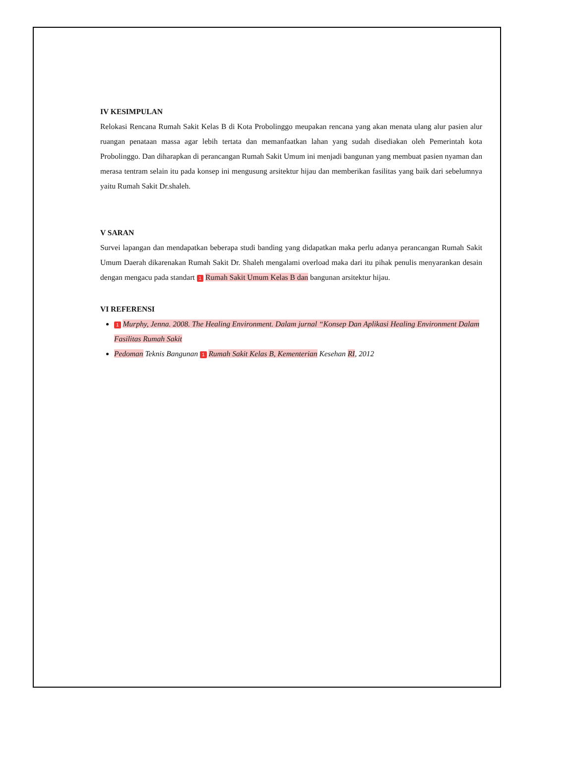IV KESIMPULAN
Relokasi Rencana Rumah Sakit Kelas B di Kota Probolinggo meupakan rencana yang akan menata ulang alur pasien alur ruangan penataan massa agar lebih tertata dan memanfaatkan lahan yang sudah disediakan oleh Pemerintah kota Probolinggo. Dan diharapkan di perancangan Rumah Sakit Umum ini menjadi bangunan yang membuat pasien nyaman dan merasa tentram selain itu pada konsep ini mengusung arsitektur hijau dan memberikan fasilitas yang baik dari sebelumnya yaitu Rumah Sakit Dr.shaleh.
V SARAN
Survei lapangan dan mendapatkan beberapa studi banding yang didapatkan maka perlu adanya perancangan Rumah Sakit Umum Daerah dikarenakan Rumah Sakit Dr. Shaleh mengalami overload maka dari itu pihak penulis menyarankan desain dengan mengacu pada standart 1 Rumah Sakit Umum Kelas B dan bangunan arsitektur hijau.
VI REFERENSI
1 Murphy, Jenna. 2008. The Healing Environment. Dalam jurnal “Konsep Dan Aplikasi Healing Environment Dalam Fasilitas Rumah Sakit
Pedoman Teknis Bangunan 1 Rumah Sakit Kelas B, Kementerian Kesehan RI, 2012